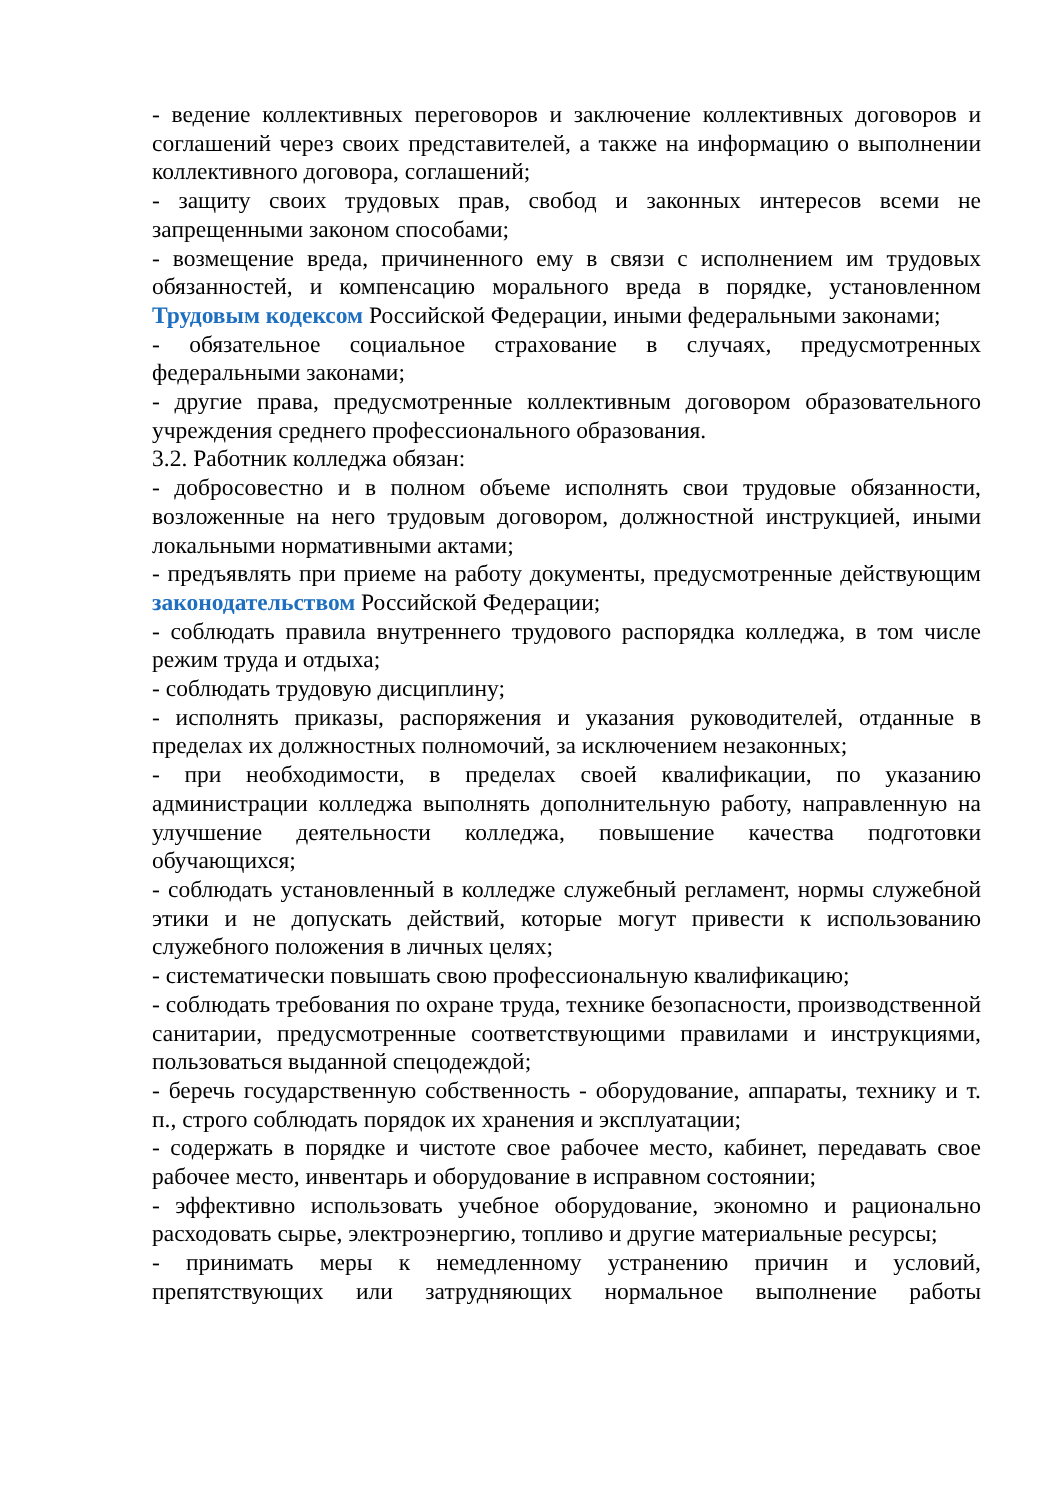- ведение коллективных переговоров и заключение коллективных договоров и соглашений через своих представителей, а также на информацию о выполнении коллективного договора, соглашений;
- защиту своих трудовых прав, свобод и законных интересов всеми не запрещенными законом способами;
- возмещение вреда, причиненного ему в связи с исполнением им трудовых обязанностей, и компенсацию морального вреда в порядке, установленном Трудовым кодексом Российской Федерации, иными федеральными законами;
- обязательное социальное страхование в случаях, предусмотренных федеральными законами;
- другие права, предусмотренные коллективным договором образовательного учреждения среднего профессионального образования.
3.2. Работник колледжа обязан:
- добросовестно и в полном объеме исполнять свои трудовые обязанности, возложенные на него трудовым договором, должностной инструкцией, иными локальными нормативными актами;
- предъявлять при приеме на работу документы, предусмотренные действующим законодательством Российской Федерации;
- соблюдать правила внутреннего трудового распорядка колледжа, в том числе режим труда и отдыха;
- соблюдать трудовую дисциплину;
- исполнять приказы, распоряжения и указания руководителей, отданные в пределах их должностных полномочий, за исключением незаконных;
- при необходимости, в пределах своей квалификации, по указанию администрации колледжа выполнять дополнительную работу, направленную на улучшение деятельности колледжа, повышение качества подготовки обучающихся;
- соблюдать установленный в колледже служебный регламент, нормы служебной этики и не допускать действий, которые могут привести к использованию служебного положения в личных целях;
- систематически повышать свою профессиональную квалификацию;
- соблюдать требования по охране труда, технике безопасности, производственной санитарии, предусмотренные соответствующими правилами и инструкциями, пользоваться выданной спецодеждой;
- беречь государственную собственность - оборудование, аппараты, технику и т. п., строго соблюдать порядок их хранения и эксплуатации;
- содержать в порядке и чистоте свое рабочее место, кабинет, передавать свое рабочее место, инвентарь и оборудование в исправном состоянии;
- эффективно использовать учебное оборудование, экономно и рационально расходовать сырье, электроэнергию, топливо и другие материальные ресурсы;
- принимать меры к немедленному устранению причин и условий, препятствующих или затрудняющих нормальное выполнение работы